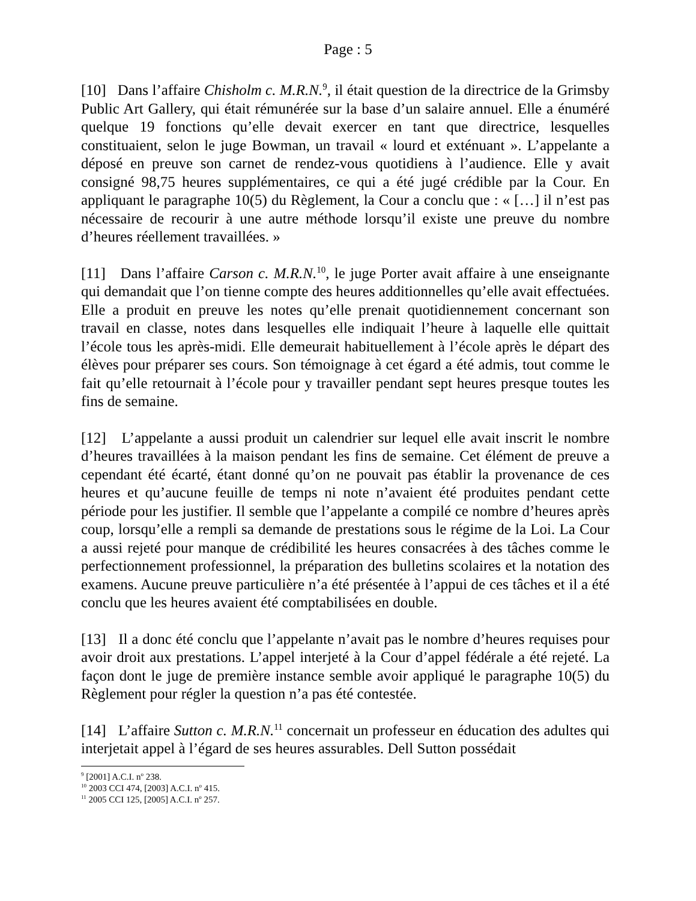Page : 5
[10] Dans l’affaire Chisholm c. M.R.N.<sup>9</sup>, il était question de la directrice de la Grimsby Public Art Gallery, qui était rémunérée sur la base d’un salaire annuel. Elle a énuméré quelque 19 fonctions qu’elle devait exercer en tant que directrice, lesquelles constituaient, selon le juge Bowman, un travail « lourd et exténuant ». L’appelante a déposé en preuve son carnet de rendez-vous quotidiens à l’audience. Elle y avait consigné 98,75 heures supplémentaires, ce qui a été jugé crédible par la Cour. En appliquant le paragraphe 10(5) du Règlement, la Cour a conclu que : « […] il n’est pas nécessaire de recourir à une autre méthode lorsqu’il existe une preuve du nombre d’heures réellement travaillées. »
[11] Dans l’affaire Carson c. M.R.N.<sup>10</sup>, le juge Porter avait affaire à une enseignante qui demandait que l’on tienne compte des heures additionnelles qu’elle avait effectuées. Elle a produit en preuve les notes qu’elle prenait quotidiennement concernant son travail en classe, notes dans lesquelles elle indiquait l’heure à laquelle elle quittait l’école tous les après-midi. Elle demeurait habituellement à l’école après le départ des élèves pour préparer ses cours. Son témoignage à cet égard a été admis, tout comme le fait qu’elle retournait à l’école pour y travailler pendant sept heures presque toutes les fins de semaine.
[12] L’appelante a aussi produit un calendrier sur lequel elle avait inscrit le nombre d’heures travaillées à la maison pendant les fins de semaine. Cet élément de preuve a cependant été écarté, étant donné qu’on ne pouvait pas établir la provenance de ces heures et qu’aucune feuille de temps ni note n’avaient été produites pendant cette période pour les justifier. Il semble que l’appelante a compilé ce nombre d’heures après coup, lorsqu’elle a rempli sa demande de prestations sous le régime de la Loi. La Cour a aussi rejeté pour manque de crédibilité les heures consacrées à des tâches comme le perfectionnement professionnel, la préparation des bulletins scolaires et la notation des examens. Aucune preuve particulière n’a été présentée à l’appui de ces tâches et il a été conclu que les heures avaient été comptabilisées en double.
[13] Il a donc été conclu que l’appelante n’avait pas le nombre d’heures requises pour avoir droit aux prestations. L’appel interjeté à la Cour d’appel fédérale a été rejeté. La façon dont le juge de première instance semble avoir appliqué le paragraphe 10(5) du Règlement pour régler la question n’a pas été contestée.
[14] L’affaire Sutton c. M.R.N.<sup>11</sup> concernait un professeur en éducation des adultes qui interjetait appel à l’égard de ses heures assurables. Dell Sutton possédait
<sup>9</sup> [2001] A.C.I. n<sup>o</sup> 238.
<sup>10</sup> 2003 CCI 474, [2003] A.C.I. n<sup>o</sup> 415.
<sup>11</sup> 2005 CCI 125, [2005] A.C.I. n<sup>o</sup> 257.